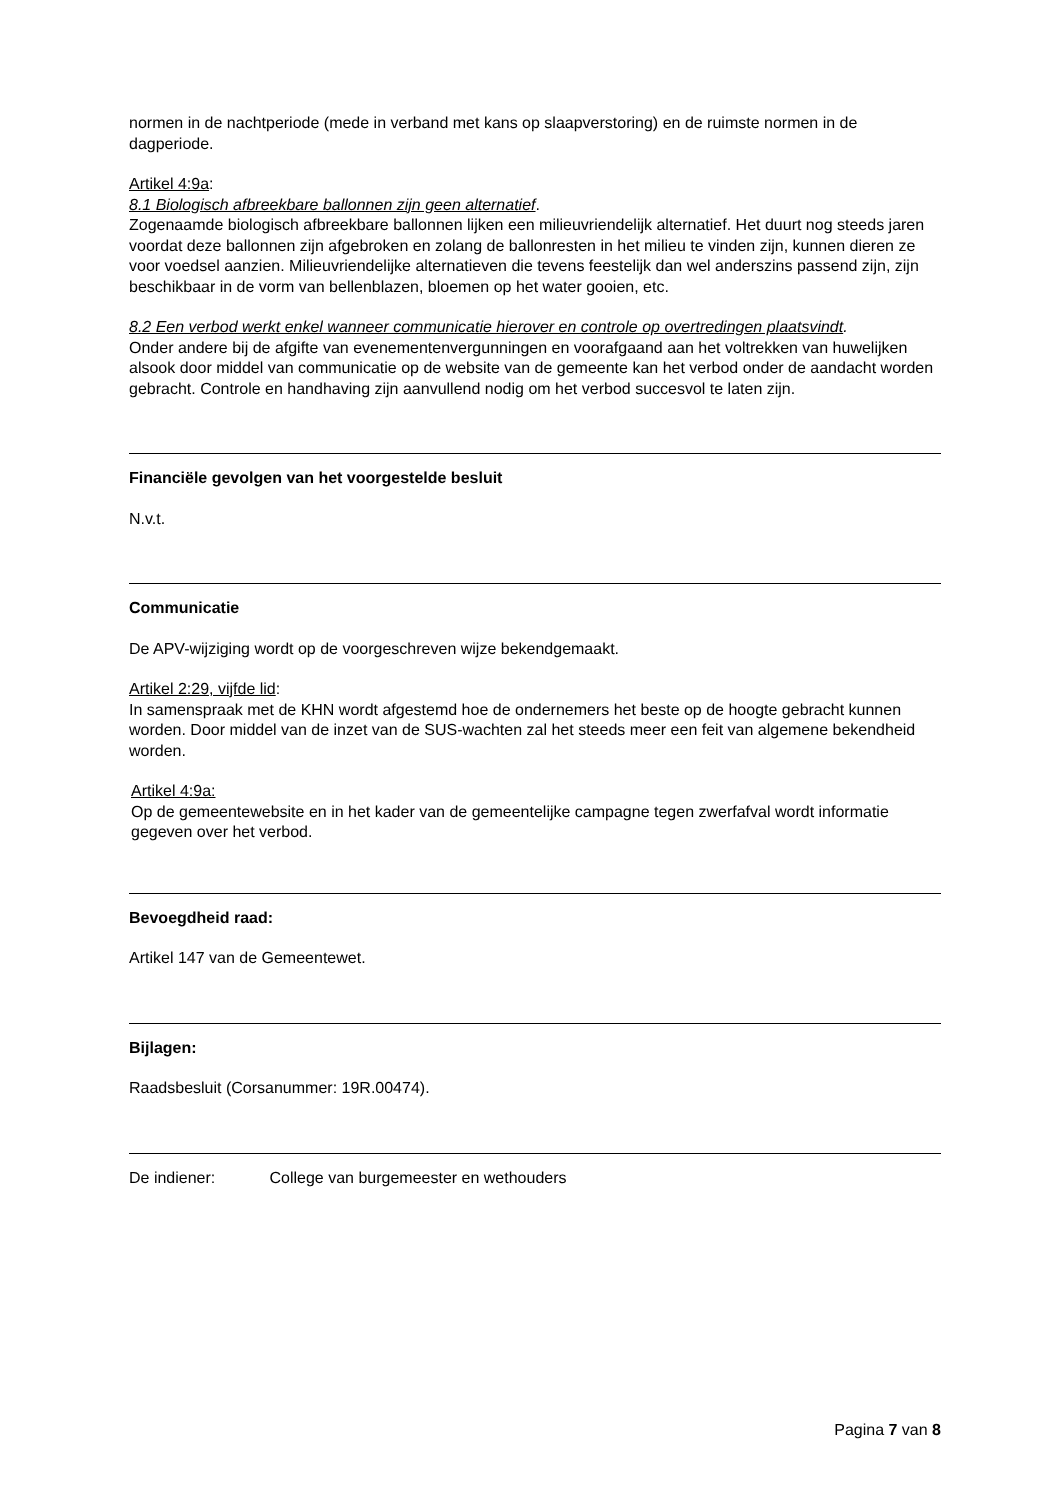normen in de nachtperiode (mede in verband met kans op slaapverstoring) en de ruimste normen in de dagperiode.
Artikel 4:9a:
8.1 Biologisch afbreekbare ballonnen zijn geen alternatief.
Zogenaamde biologisch afbreekbare ballonnen lijken een milieuvriendelijk alternatief. Het duurt nog steeds jaren voordat deze ballonnen zijn afgebroken en zolang de ballonresten in het milieu te vinden zijn, kunnen dieren ze voor voedsel aanzien. Milieuvriendelijke alternatieven die tevens feestelijk dan wel anderszins passend zijn, zijn beschikbaar in de vorm van bellenblazen, bloemen op het water gooien, etc.
8.2 Een verbod werkt enkel wanneer communicatie hierover en controle op overtredingen plaatsvindt.
Onder andere bij de afgifte van evenementenvergunningen en voorafgaand aan het voltrekken van huwelijken alsook door middel van communicatie op de website van de gemeente kan het verbod onder de aandacht worden gebracht. Controle en handhaving zijn aanvullend nodig om het verbod succesvol te laten zijn.
Financiële gevolgen van het voorgestelde besluit
N.v.t.
Communicatie
De APV-wijziging wordt op de voorgeschreven wijze bekendgemaakt.
Artikel 2:29, vijfde lid:
In samenspraak met de KHN wordt afgestemd hoe de ondernemers het beste op de hoogte gebracht kunnen worden. Door middel van de inzet van de SUS-wachten zal het steeds meer een feit van algemene bekendheid worden.
Artikel 4:9a:
Op de gemeentewebsite en in het kader van de gemeentelijke campagne tegen zwerfafval wordt informatie gegeven over het verbod.
Bevoegdheid raad:
Artikel 147 van de Gemeentewet.
Bijlagen:
Raadsbesluit (Corsanummer: 19R.00474).
De indiener: College van burgemeester en wethouders
Pagina 7 van 8